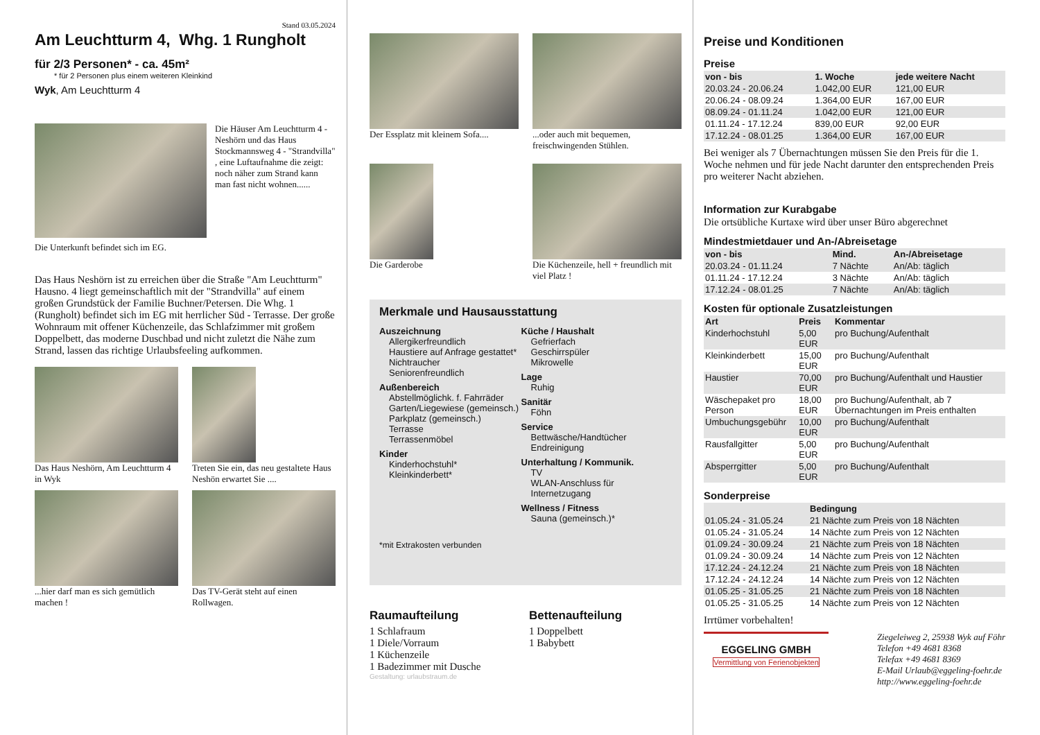Stand 03.05.2024
Am Leuchtturm 4, Whg. 1 Rungholt
für 2/3 Personen* - ca. 45m²
* für 2 Personen plus einem weiteren Kleinkind
Wyk, Am Leuchtturm 4
Die Häuser Am Leuchtturm 4 - Neshörn und das Haus Stockmannsweg 4 - "Strandvilla" , eine Luftaufnahme die zeigt: noch näher zum Strand kann man fast nicht wohnen......
Die Unterkunft befindet sich im EG.
Das Haus Neshörn ist zu erreichen über die Straße "Am Leuchtturm" Hausno. 4 liegt gemeinschaftlich mit der "Strandvilla" auf einem großen Grundstück der Familie Buchner/Petersen. Die Whg. 1 (Rungholt) befindet sich im EG mit herrlicher Süd - Terrasse. Der große Wohnraum mit offener Küchenzeile, das Schlafzimmer mit großem Doppelbett, das moderne Duschbad und nicht zuletzt die Nähe zum Strand, lassen das richtige Urlaubsfeeling aufkommen.
Das Haus Neshörn, Am Leuchtturm 4 in Wyk
Treten Sie ein, das neu gestaltete Haus Neshön erwartet Sie ....
...hier darf man es sich gemütlich machen !
Das TV-Gerät steht auf einen Rollwagen.
Der Essplatz mit kleinem Sofa....
...oder auch mit bequemen, freischwingenden Stühlen.
Die Garderobe
Die Küchenzeile, hell + freundlich mit viel Platz !
Merkmale und Hausausstattung
Auszeichnung
Allergikerfreundlich
Haustiere auf Anfrage gestattet*
Nichtraucher
Seniorenfreundlich
Außenbereich
Abstellmöglichk. f. Fahrräder
Garten/Liegewiese (gemeinsch.)
Parkplatz (gemeinsch.)
Terrasse
Terrassenmöbel
Kinder
Kinderhochstuhl*
Kleinkinderbett*
Küche / Haushalt
Gefrierfach
Geschirrspüler
Mikrowelle
Lage
Ruhig
Sanitär
Föhn
Service
Bettwäsche/Handtücher
Endreinigung
Unterhaltung / Kommunik.
TV
WLAN-Anschluss für Internetzugang
Wellness / Fitness
Sauna (gemeinsch.)*
*mit Extrakosten verbunden
Raumaufteilung
1 Schlafraum
1 Diele/Vorraum
1 Küchenzeile
1 Badezimmer mit Dusche
Bettenaufteilung
1 Doppelbett
1 Babybett
Gestaltung: urlaubstraum.de
Preise und Konditionen
Preise
| von - bis | 1. Woche | jede weitere Nacht |
| --- | --- | --- |
| 20.03.24 - 20.06.24 | 1.042,00 EUR | 121,00 EUR |
| 20.06.24 - 08.09.24 | 1.364,00 EUR | 167,00 EUR |
| 08.09.24 - 01.11.24 | 1.042,00 EUR | 121,00 EUR |
| 01.11.24 - 17.12.24 | 839,00 EUR | 92,00 EUR |
| 17.12.24 - 08.01.25 | 1.364,00 EUR | 167,00 EUR |
Bei weniger als 7 Übernachtungen müssen Sie den Preis für die 1. Woche nehmen und für jede Nacht darunter den entsprechenden Preis pro weiterer Nacht abziehen.
Information zur Kurabgabe
Die ortsübliche Kurtaxe wird über unser Büro abgerechnet
Mindestmietdauer und An-/Abreisetage
| von - bis | Mind. | An-/Abreisetage |
| --- | --- | --- |
| 20.03.24 - 01.11.24 | 7 Nächte | An/Ab: täglich |
| 01.11.24 - 17.12.24 | 3 Nächte | An/Ab: täglich |
| 17.12.24 - 08.01.25 | 7 Nächte | An/Ab: täglich |
Kosten für optionale Zusatzleistungen
| Art | Preis | Kommentar |
| --- | --- | --- |
| Kinderhochstuhl | 5,00 EUR | pro Buchung/Aufenthalt |
| Kleinkinderbett | 15,00 EUR | pro Buchung/Aufenthalt |
| Haustier | 70,00 EUR | pro Buchung/Aufenthalt und Haustier |
| Wäschepaket pro Person | 18,00 EUR | pro Buchung/Aufenthalt, ab 7 Übernachtungen im Preis enthalten |
| Umbuchungsgebühr | 10,00 EUR | pro Buchung/Aufenthalt |
| Rausfallgitter | 5,00 EUR | pro Buchung/Aufenthalt |
| Absperrgitter | 5,00 EUR | pro Buchung/Aufenthalt |
Sonderpreise
| | Bedingung |
| --- | --- |
| 01.05.24 - 31.05.24 | 21 Nächte zum Preis von 18 Nächten |
| 01.05.24 - 31.05.24 | 14 Nächte zum Preis von 12 Nächten |
| 01.09.24 - 30.09.24 | 21 Nächte zum Preis von 18 Nächten |
| 01.09.24 - 30.09.24 | 14 Nächte zum Preis von 12 Nächten |
| 17.12.24 - 24.12.24 | 21 Nächte zum Preis von 18 Nächten |
| 17.12.24 - 24.12.24 | 14 Nächte zum Preis von 12 Nächten |
| 01.05.25 - 31.05.25 | 21 Nächte zum Preis von 18 Nächten |
| 01.05.25 - 31.05.25 | 14 Nächte zum Preis von 12 Nächten |
Irrtümer vorbehalten!
EGGELING GMBH
Vermittlung von Ferienobjekten
Ziegeleiweg 2, 25938 Wyk auf Föhr
Telefon +49 4681 8368
Telefax +49 4681 8369
E-Mail Urlaub@eggeling-foehr.de
http://www.eggeling-foehr.de